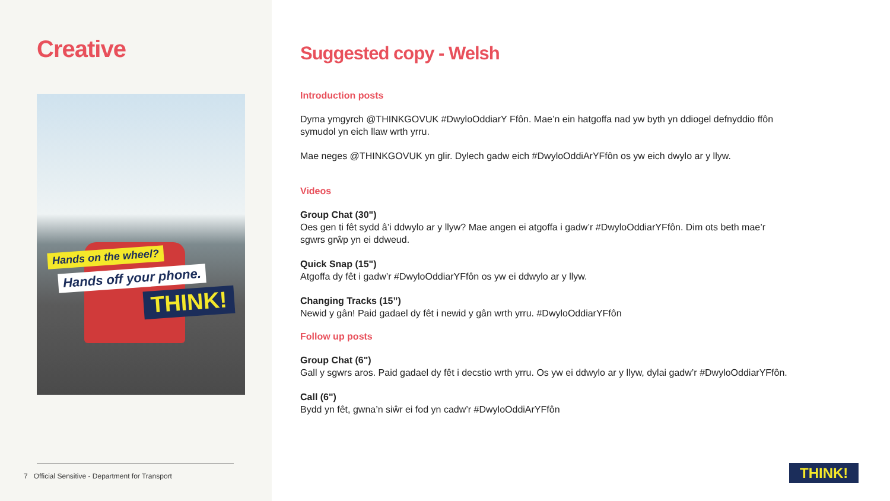Creative
Hands on the wheel?
Hands off your phone.
THINK!
7 Official Sensitive - Department for Transport
Suggested copy - Welsh
Introduction posts
Dyma ymgyrch @THINKGOVUK #DwyloOddiarY Ffôn. Mae’n ein hatgoffa nad yw byth yn ddiogel defnyddio ffôn
symudol yn eich llaw wrth yrru.
Mae neges @THINKGOVUK yn glir. Dylech gadw eich #DwyloOddiArYFfôn os yw eich dwylo ar y llyw.
Videos
Group Chat (30")
Oes gen ti fêt sydd â’i ddwylo ar y llyw? Mae angen ei atgoffa i gadw’r #DwyloOddiarYFfôn. Dim ots beth mae’r
sgwrs grŵp yn ei ddweud.
Quick Snap (15")
Atgoffa dy fêt i gadw’r #DwyloOddiarYFfôn os yw ei ddwylo ar y llyw.
Changing Tracks (15”)
Newid y gân! Paid gadael dy fêt i newid y gân wrth yrru. #DwyloOddiarYFfôn
Follow up posts
Group Chat (6")
Gall y sgwrs aros. Paid gadael dy fêt i decstio wrth yrru. Os yw ei ddwylo ar y llyw, dylai gadw’r #DwyloOddiarYFfôn.
Call (6")
Bydd yn fêt, gwna’n siŵr ei fod yn cadw’r #DwyloOddiArYFfôn
THINK!